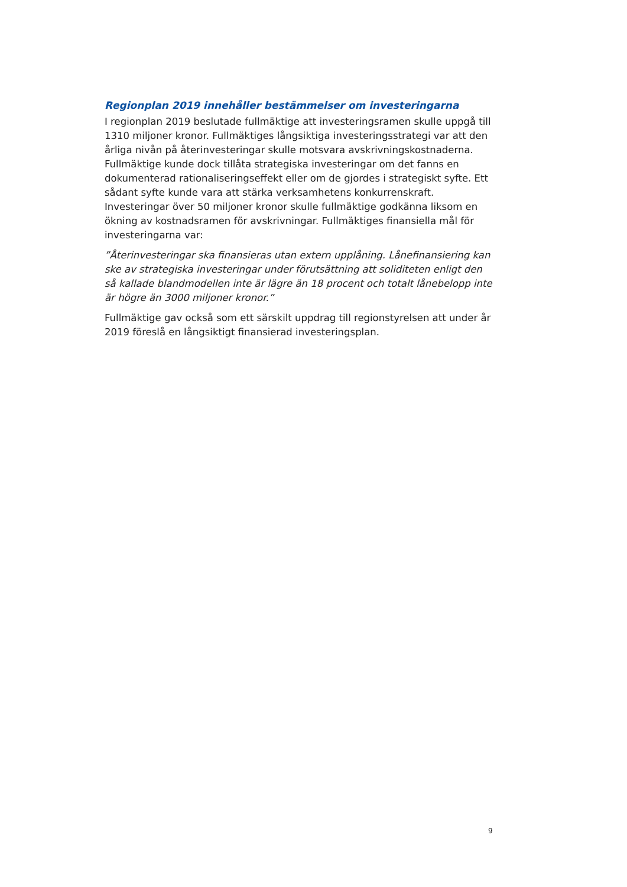Regionplan 2019 innehåller bestämmelser om investeringarna
I regionplan 2019 beslutade fullmäktige att investeringsramen skulle uppgå till 1310 miljoner kronor. Fullmäktiges långsiktiga investeringsstrategi var att den år­liga nivån på återinvesteringar skulle motsvara avskrivningskostnaderna. Fullmäk­tige kunde dock tillåta strategiska investeringar om det fanns en dokumenterad rationaliseringseffekt eller om de gjordes i strategiskt syfte. Ett sådant syfte kunde vara att stärka verksamhetens konkurrenskraft. Investeringar över 50 miljoner kro­nor skulle fullmäktige godkänna liksom en ökning av kostnadsramen för avskriv­ningar. Fullmäktiges finansiella mål för investeringarna var:
”Återinvesteringar ska finansieras utan extern upplåning. Lånefinansiering kan ske av strategiska investeringar under förutsättning att soliditeten enligt den så kallade blandmodellen inte är lägre än 18 procent och totalt lånebelopp inte är högre än 3000 miljoner kronor.”
Fullmäktige gav också som ett särskilt uppdrag till regionstyrelsen att under år 2019 föreslå en långsiktigt finansierad investeringsplan.
9